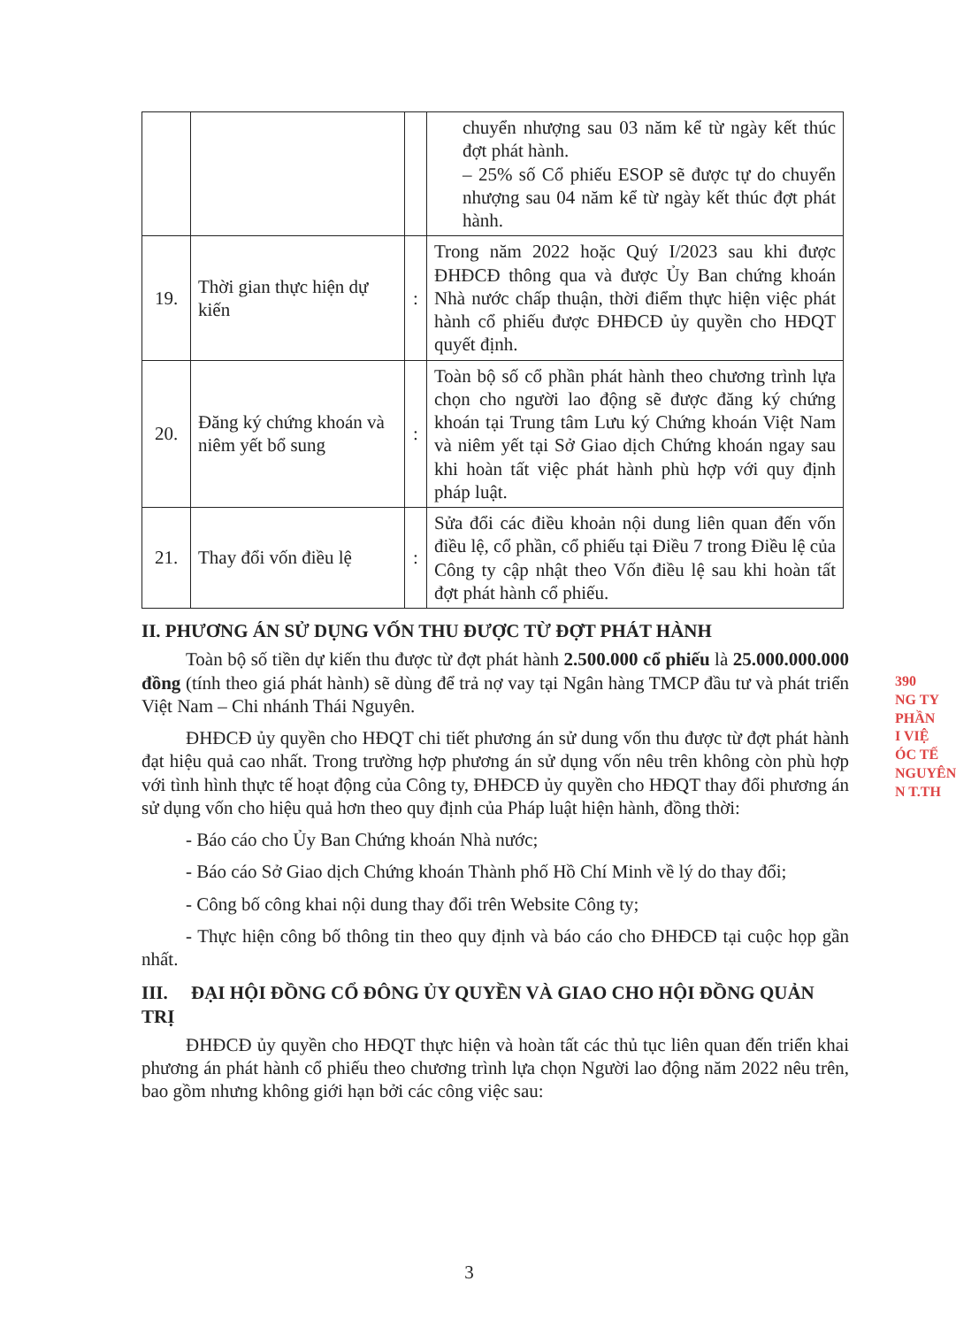| | | | chuyển nhượng sau 03 năm kể từ ngày kết thúc đợt phát hành. – 25% số Cổ phiếu ESOP sẽ được tự do chuyển nhượng sau 04 năm kể từ ngày kết thúc đợt phát hành. |
| 19. | Thời gian thực hiện dự kiến | : | Trong năm 2022 hoặc Quý I/2023 sau khi được ĐHĐCĐ thông qua và được Ủy Ban chứng khoán Nhà nước chấp thuận, thời điểm thực hiện việc phát hành cổ phiếu được ĐHĐCĐ ủy quyền cho HĐQT quyết định. |
| 20. | Đăng ký chứng khoán và niêm yết bổ sung | : | Toàn bộ số cổ phần phát hành theo chương trình lựa chọn cho người lao động sẽ được đăng ký chứng khoán tại Trung tâm Lưu ký Chứng khoán Việt Nam và niêm yết tại Sở Giao dịch Chứng khoán ngay sau khi hoàn tất việc phát hành phù hợp với quy định pháp luật. |
| 21. | Thay đổi vốn điều lệ | : | Sửa đổi các điều khoản nội dung liên quan đến vốn điều lệ, cổ phần, cổ phiếu tại Điều 7 trong Điều lệ của Công ty cập nhật theo Vốn điều lệ sau khi hoàn tất đợt phát hành cổ phiếu. |
II. PHƯƠNG ÁN SỬ DỤNG VỐN THU ĐƯỢC TỪ ĐỢT PHÁT HÀNH
Toàn bộ số tiền dự kiến thu được từ đợt phát hành 2.500.000 cổ phiếu là 25.000.000.000 đồng (tính theo giá phát hành) sẽ dùng để trả nợ vay tại Ngân hàng TMCP đầu tư và phát triển Việt Nam – Chi nhánh Thái Nguyên.
ĐHĐCĐ ủy quyền cho HĐQT chi tiết phương án sử dung vốn thu được từ đợt phát hành đạt hiệu quả cao nhất. Trong trường hợp phương án sử dụng vốn nêu trên không còn phù hợp với tình hình thực tế hoạt động của Công ty, ĐHĐCĐ ủy quyền cho HĐQT thay đổi phương án sử dụng vốn cho hiệu quả hơn theo quy định của Pháp luật hiện hành, đồng thời:
- Báo cáo cho Ủy Ban Chứng khoán Nhà nước;
- Báo cáo Sở Giao dịch Chứng khoán Thành phố Hồ Chí Minh về lý do thay đổi;
- Công bố công khai nội dung thay đổi trên Website Công ty;
- Thực hiện công bố thông tin theo quy định và báo cáo cho ĐHĐCĐ tại cuộc họp gần nhất.
III. ĐẠI HỘI ĐỒNG CỔ ĐÔNG ỦY QUYỀN VÀ GIAO CHO HỘI ĐỒNG QUẢN TRỊ
ĐHĐCĐ ủy quyền cho HĐQT thực hiện và hoàn tất các thủ tục liên quan đến triển khai phương án phát hành cổ phiếu theo chương trình lựa chọn Người lao động năm 2022 nêu trên, bao gồm nhưng không giới hạn bởi các công việc sau:
390
NG TY
PHẦN
I VIỆ
ÓC TẾ
NGUYÊN
N T.TH
3